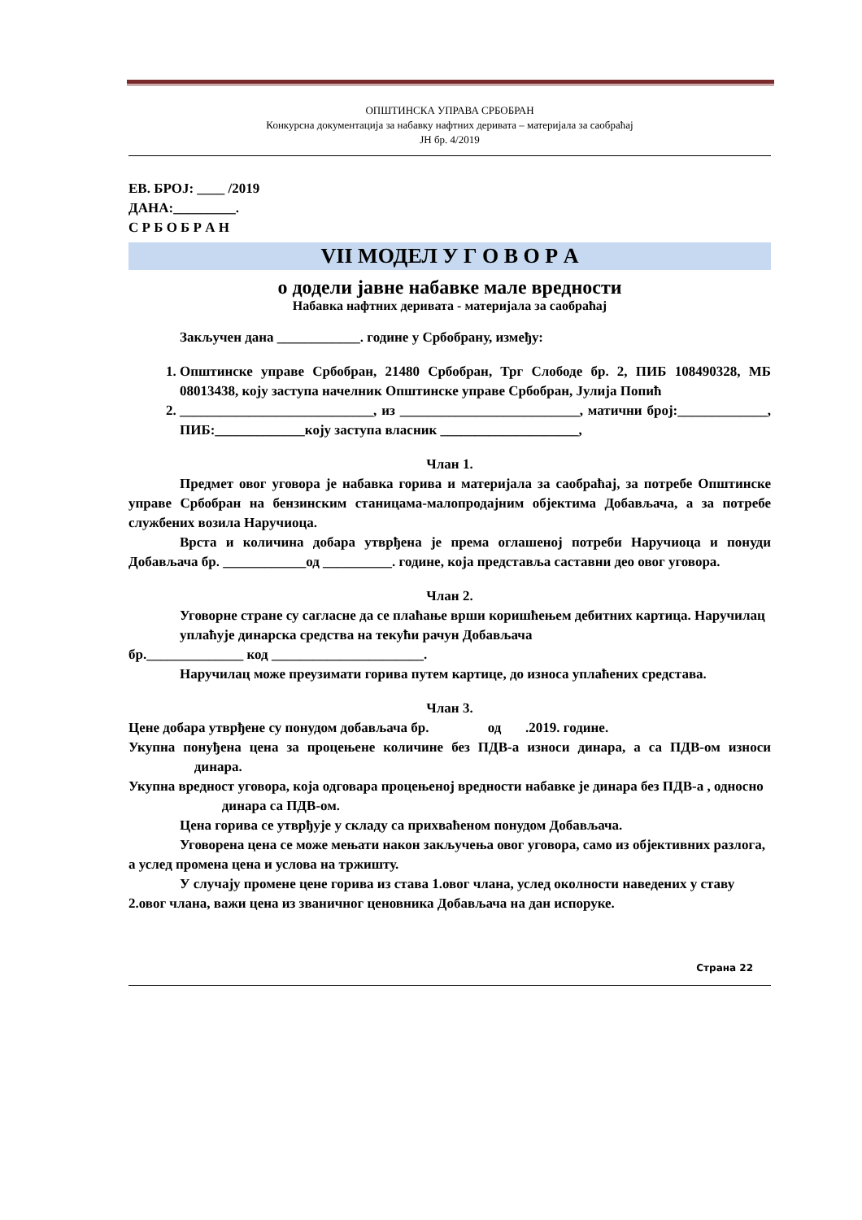ОПШТИНСКА УПРАВА СРБОБРАН
Конкурсна документација за набавку нафтних деривата – материјала за саобраћај
ЈН бр. 4/2019
ЕВ. БРОЈ: ____ /2019
ДАНА:_________.
С Р Б О Б Р А Н
VII МОДЕЛ У Г О В О Р А
о додели јавне набавке мале вредности
Набавка нафтних деривата - материјала за саобраћај
Закључен дана ____________. године у Србобрану, између:
1. Општинске управе Србобран, 21480 Србобран, Трг Слободе бр. 2, ПИБ 108490328, МБ 08013438, коју заступа начелник Општинске управе Србобран, Јулија Попић
2. ____________________________, из __________________________, матични број:_____________, ПИБ:_____________коју заступа власник ____________________,
Члан 1.
Предмет овог уговора је набавка горива и материјала за саобраћај, за потребе Општинске управе Србобран на бензинским станицама-малопродајним објектима Добављача, а за потребе службених возила Наручиоца.
Врста и количина добара утврђена је према оглашеној потреби Наручиоца и понуди Добављача бр. ____________од __________. године, која представља саставни део овог уговора.
Члан 2.
Уговорне стране су сагласне да се плаћање врши коришћењем дебитних картица. Наручилац уплаћује динарска средства на текући рачун Добављача
бр.______________ код ______________________.
Наручилац може преузимати горива путем картице, до износа уплаћених средстава.
Члан 3.
Цене добара утврђене су понудом добављача бр. од .2019. године.
Укупна понуђена цена за процењене количине без ПДВ-а износи динара, а са ПДВ-ом износи динара.
Укупна вредност уговора, која одговара процењеној вредности набавке је динара без ПДВ-а , односно динара са ПДВ-ом.
Цена горива се утврђује у складу са прихваћеном понудом Добављача.
Уговорена цена се може мењати након закључења овог уговора, само из објективних разлога, а услед промена цена и услова на тржишту.
У случају промене цене горива из става 1.овог члана, услед околности наведених у ставу 2.овог члана, важи цена из званичног ценовника Добављача на дан испоруке.
Страна 22